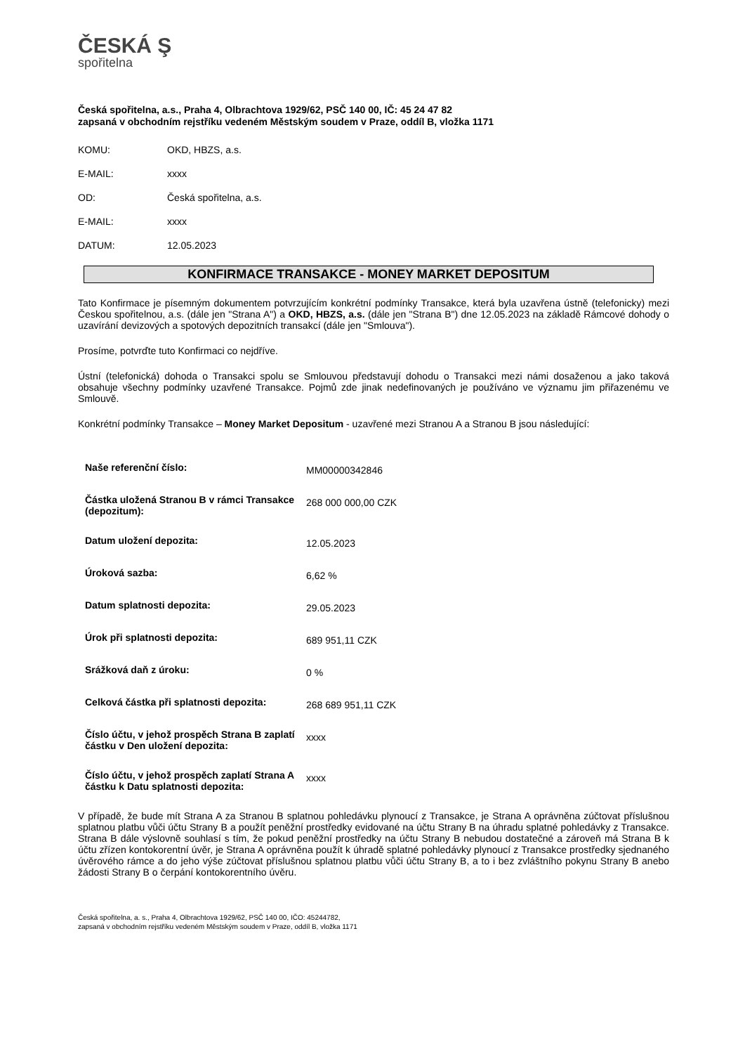ČESKÁ Ş
spořitelna
Česká spořitelna, a.s., Praha 4, Olbrachtova 1929/62, PSČ 140 00, IČ: 45 24 47 82
zapsaná v obchodním rejstříku vedeném Městským soudem v Praze, oddíl B, vložka 1171
| KOMU: | OKD, HBZS, a.s. |
| E-MAIL: | xxxx |
| OD: | Česká spořitelna, a.s. |
| E-MAIL: | xxxx |
| DATUM: | 12.05.2023 |
KONFIRMACE TRANSAKCE - MONEY MARKET DEPOSITUM
Tato Konfirmace je písemným dokumentem potvrzujícím konkrétní podmínky Transakce, která byla uzavřena ústně (telefonicky) mezi Českou spořitelnou, a.s. (dále jen "Strana A") a OKD, HBZS, a.s. (dále jen "Strana B") dne 12.05.2023 na základě Rámcové dohody o uzavírání devizových a spotových depozitních transakcí (dále jen "Smlouva").
Prosíme, potvrďte tuto Konfirmaci co nejdříve.
Ústní (telefonická) dohoda o Transakci spolu se Smlouvou představují dohodu o Transakci mezi námi dosaženou a jako taková obsahuje všechny podmínky uzavřené Transakce. Pojmů zde jinak nedefinovaných je používáno ve významu jim přiřazenému ve Smlouvě.
Konkrétní podmínky Transakce – Money Market Depositum - uzavřené mezi Stranou A a Stranou B jsou následující:
| Naše referenční číslo: | MM00000342846 |
| Částka uložená Stranou B v rámci Transakce (depozitum): | 268 000 000,00 CZK |
| Datum uložení depozita: | 12.05.2023 |
| Úroková sazba: | 6,62 % |
| Datum splatnosti depozita: | 29.05.2023 |
| Úrok při splatnosti depozita: | 689 951,11 CZK |
| Srážková daň z úroku: | 0 % |
| Celková částka při splatnosti depozita: | 268 689 951,11 CZK |
| Číslo účtu, v jehož prospěch Strana B zaplatí částku v Den uložení depozita: | xxxx |
| Číslo účtu, v jehož prospěch zaplatí Strana A částku k Datu splatnosti depozita: | xxxx |
V případě, že bude mít Strana A za Stranou B splatnou pohledávku plynoucí z Transakce, je Strana A oprávněna zúčtovat příslušnou splatnou platbu vůči účtu Strany B a použít peněžní prostředky evidované na účtu Strany B na úhradu splatné pohledávky z Transakce. Strana B dále výslovně souhlasí s tím, že pokud peněžní prostředky na účtu Strany B nebudou dostatečné a zároveň má Strana B k účtu zřízen kontokorentní úvěr, je Strana A oprávněna použít k úhradě splatné pohledávky plynoucí z Transakce prostředky sjednaného úvěrového rámce a do jeho výše zúčtovat příslušnou splatnou platbu vůči účtu Strany B, a to i bez zvláštního pokynu Strany B anebo žádosti Strany B o čerpání kontokorentního úvěru.
Česká spořitelna, a. s., Praha 4, Olbrachtova 1929/62, PSČ 140 00, IČO: 45244782,
zapsaná v obchodním rejstříku vedeném Městským soudem v Praze, oddíl B, vložka 1171